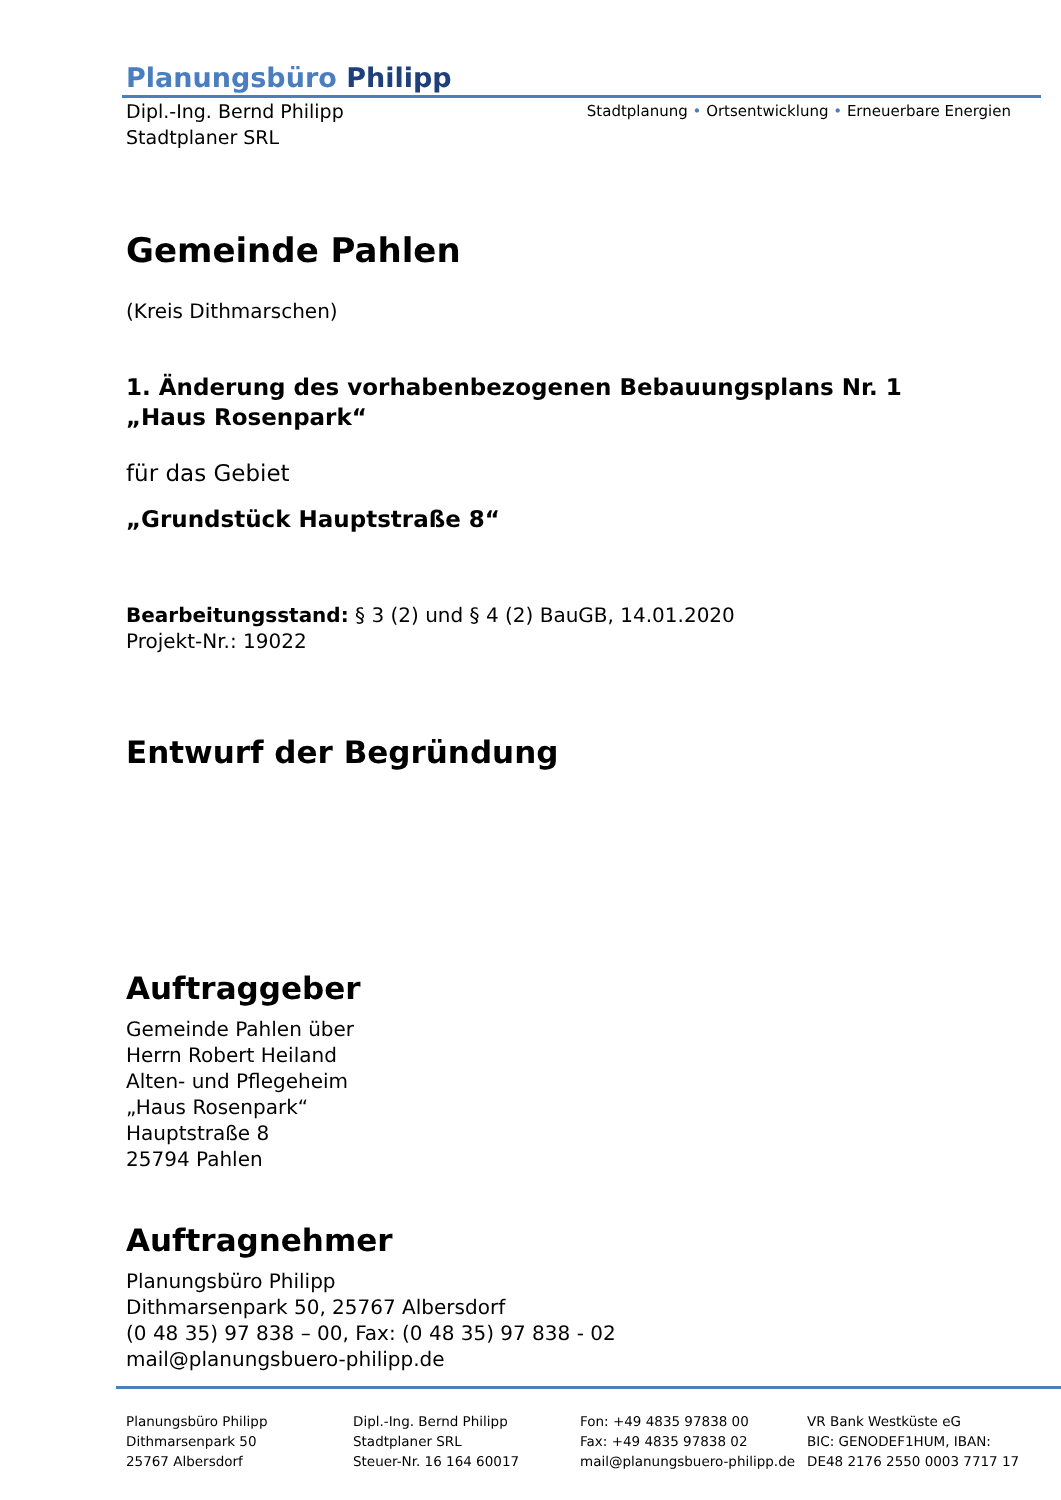Planungsbüro Philipp
Dipl.-Ing. Bernd Philipp
Stadtplaner SRL
Stadtplanung • Ortsentwicklung • Erneuerbare Energien
Gemeinde Pahlen
(Kreis Dithmarschen)
1. Änderung des vorhabenbezogenen Bebauungsplans Nr. 1
„Haus Rosenpark“
für das Gebiet
„Grundstück Hauptstraße 8“
Bearbeitungsstand: § 3 (2) und § 4 (2) BauGB, 14.01.2020
Projekt-Nr.: 19022
Entwurf der Begründung
Auftraggeber
Gemeinde Pahlen über
Herrn Robert Heiland
Alten- und Pflegeheim
„Haus Rosenpark“
Hauptstraße 8
25794 Pahlen
Auftragnehmer
Planungsbüro Philipp
Dithmarsenpark 50, 25767 Albersdorf
(0 48 35) 97 838 – 00, Fax: (0 48 35) 97 838 - 02
mail@planungsbuero-philipp.de
Planungsbüro Philipp
Dithmarsenpark 50
25767 Albersdorf
Dipl.-Ing. Bernd Philipp
Stadtplaner SRL
Steuer-Nr. 16 164 60017
Fon: +49 4835 97838 00
Fax: +49 4835 97838 02
mail@planungsbuero-philipp.de
VR Bank Westküste eG
BIC: GENODEF1HUM, IBAN:
DE48 2176 2550 0003 7717 17